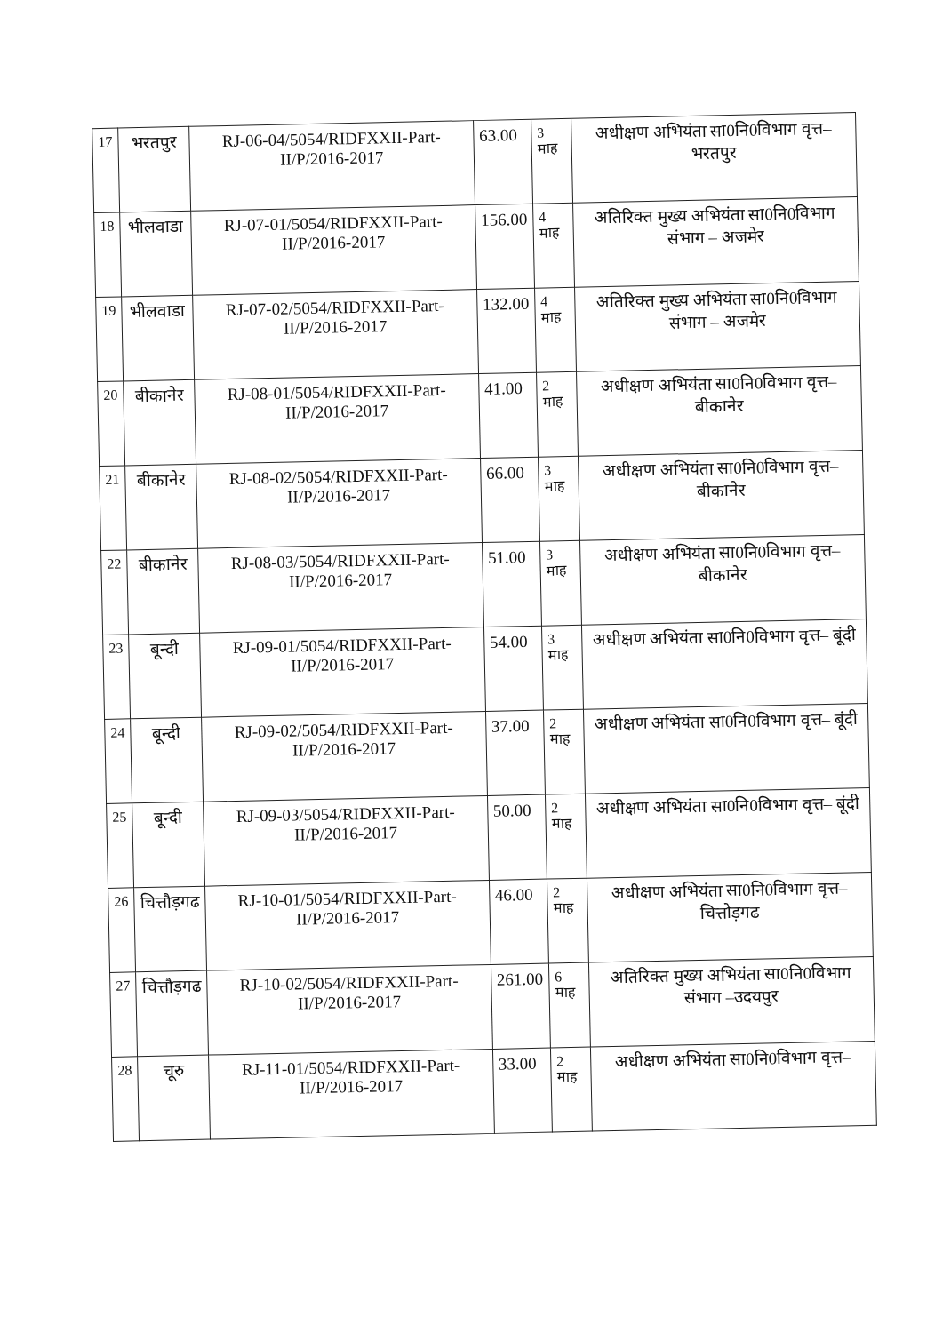| 17 | भरतपुर | RJ-06-04/5054/RIDFXXII-Part-II/P/2016-2017 | 63.00 | 3 माह | अधीक्षण अभियंता सा0नि0विभाग वृत्त– भरतपुर |
| 18 | भीलवाडा | RJ-07-01/5054/RIDFXXII-Part-II/P/2016-2017 | 156.00 | 4 माह | अतिरिक्त मुख्य अभियंता सा0नि0विभाग संभाग – अजमेर |
| 19 | भीलवाडा | RJ-07-02/5054/RIDFXXII-Part-II/P/2016-2017 | 132.00 | 4 माह | अतिरिक्त मुख्य अभियंता सा0नि0विभाग संभाग – अजमेर |
| 20 | बीकानेर | RJ-08-01/5054/RIDFXXII-Part-II/P/2016-2017 | 41.00 | 2 माह | अधीक्षण अभियंता सा0नि0विभाग वृत्त– बीकानेर |
| 21 | बीकानेर | RJ-08-02/5054/RIDFXXII-Part-II/P/2016-2017 | 66.00 | 3 माह | अधीक्षण अभियंता सा0नि0विभाग वृत्त– बीकानेर |
| 22 | बीकानेर | RJ-08-03/5054/RIDFXXII-Part-II/P/2016-2017 | 51.00 | 3 माह | अधीक्षण अभियंता सा0नि0विभाग वृत्त– बीकानेर |
| 23 | बून्दी | RJ-09-01/5054/RIDFXXII-Part-II/P/2016-2017 | 54.00 | 3 माह | अधीक्षण अभियंता सा0नि0विभाग वृत्त– बूंदी |
| 24 | बून्दी | RJ-09-02/5054/RIDFXXII-Part-II/P/2016-2017 | 37.00 | 2 माह | अधीक्षण अभियंता सा0नि0विभाग वृत्त– बूंदी |
| 25 | बून्दी | RJ-09-03/5054/RIDFXXII-Part-II/P/2016-2017 | 50.00 | 2 माह | अधीक्षण अभियंता सा0नि0विभाग वृत्त– बूंदी |
| 26 | चित्तौड़गढ | RJ-10-01/5054/RIDFXXII-Part-II/P/2016-2017 | 46.00 | 2 माह | अधीक्षण अभियंता सा0नि0विभाग वृत्त– चित्तोड़गढ |
| 27 | चित्तौड़गढ | RJ-10-02/5054/RIDFXXII-Part-II/P/2016-2017 | 261.00 | 6 माह | अतिरिक्त मुख्य अभियंता सा0नि0विभाग संभाग –उदयपुर |
| 28 | चूरु | RJ-11-01/5054/RIDFXXII-Part-II/P/2016-2017 | 33.00 | 2 माह | अधीक्षण अभियंता सा0नि0विभाग वृत्त– |